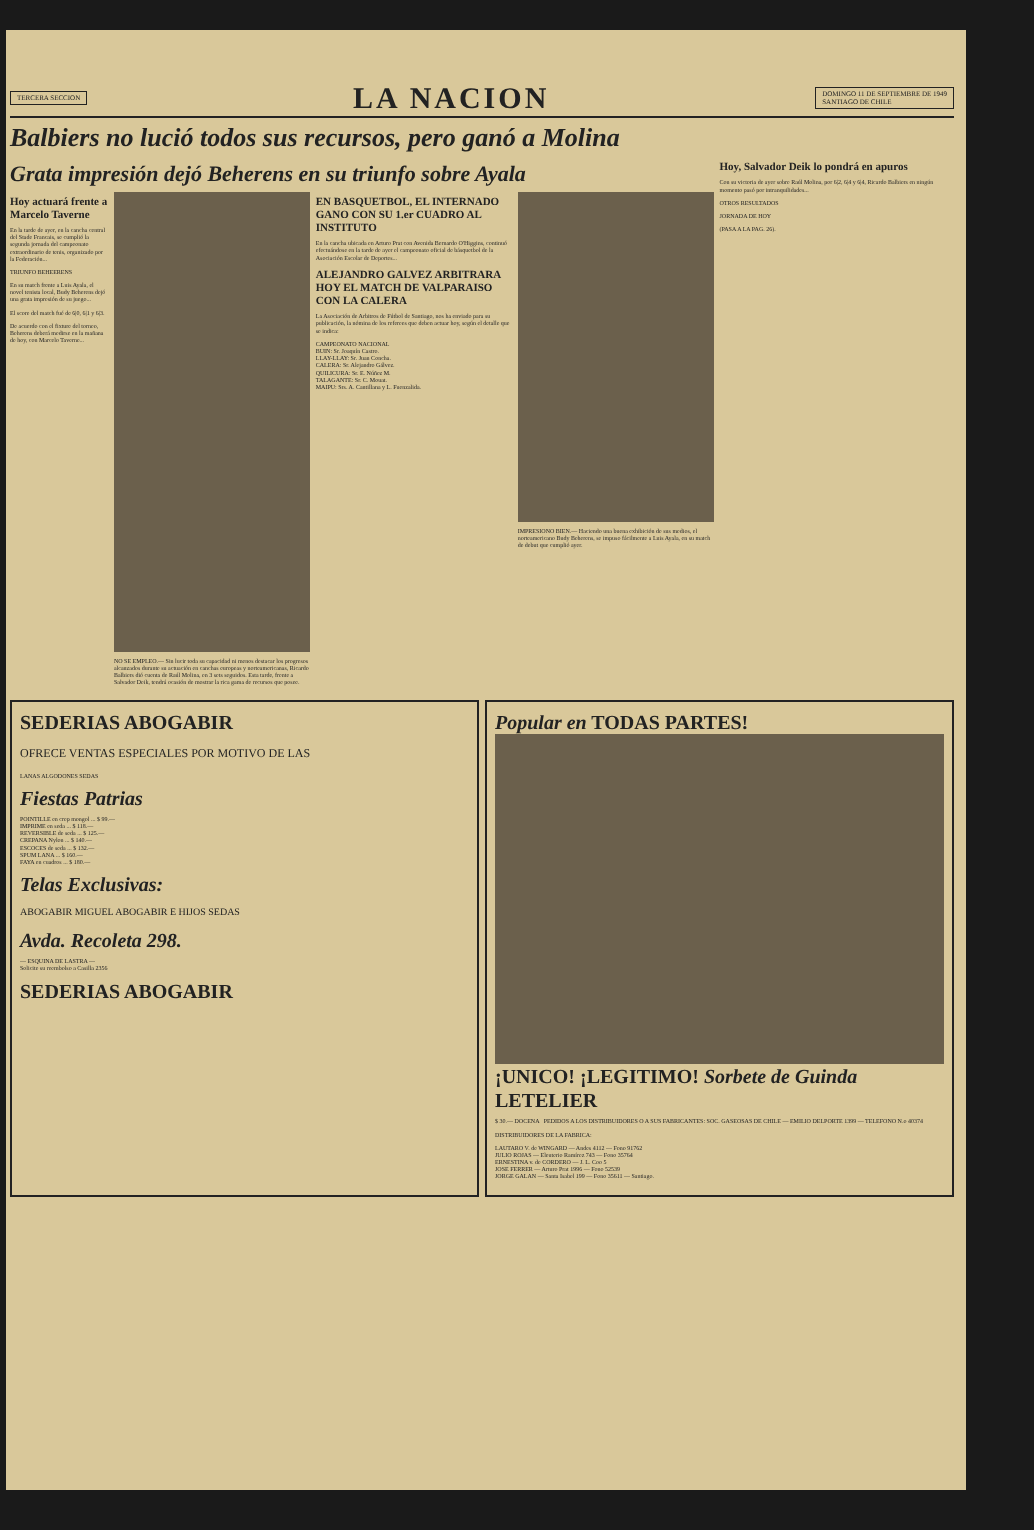TERCERA SECCION
LA NACION
DOMINGO 11 DE SEPTIEMBRE DE 1949
SANTIAGO DE CHILE
Balbiers no lució todos sus recursos, pero ganó a Molina
Grata impresión dejó Beherens en su triunfo sobre Ayala
Hoy actuará frente a Marcelo Taverne
En la tarde de ayer, en la cancha central del Stade Francais, se cumplió la segunda jornada del campeonato extraordinario de tenis, organizado por la Federación...
TRIUNFO BEHEERENS
En su match frente a Luis Ayala, el novel tenista local, Budy Beherens dejó una grata impresión de su juego...
El score del match fué de 6|0, 6|1 y 6|3.
De acuerdo con el fixture del torneo, Beherens deberá medirse en la mañana de hoy, con Marcelo Taverne...
NO SE EMPLEO.— Sin lucir toda su capacidad ni menos destacar los progresos alcanzados durante su actuación en canchas europeas y norteamericanas, Ricardo Balbiers dió cuenta de Raúl Molina, en 3 sets seguidos. Esta tarde, frente a Salvador Deik, tendrá ocasión de mostrar la rica gama de recursos que posee.
EN BASQUETBOL, EL INTERNADO GANO CON SU 1.er CUADRO AL INSTITUTO
En la cancha ubicada en Arturo Prat con Avenida Bernardo O'Higgins, continuó efectuándose en la tarde de ayer el campeonato oficial de básquetbol de la Asociación Escolar de Deportes...
ALEJANDRO GALVEZ ARBITRARA HOY EL MATCH DE VALPARAISO CON LA CALERA
La Asociación de Arbitros de Fútbol de Santiago, nos ha enviado para su publicación, la nómina de los referees que deben actuar hoy, según el detalle que se indica:
CAMPEONATO NACIONAL
BUIN: Sr. Joaquín Castro.
LLAY-LLAY: Sr. Juan Concha.
CALERA: Sr. Alejandro Gálvez.
QUILICURA: Sr. E. Núñez M.
TALAGANTE: Sr. C. Mouat.
MAIPU: Srs. A. Cantillana y L. Fuenzalida.
IMPRESIONO BIEN.— Haciendo una buena exhibición de sus medios, el norteamericano Budy Beherens, se impuso fácilmente a Luis Ayala, en su match de debut que cumplió ayer.
Hoy, Salvador Deik lo pondrá en apuros
Con su victoria de ayer sobre Raúl Molina, por 6|2, 6|4 y 6|4, Ricardo Balbiers en ningún momento pasó por intranquilidades...
OTROS RESULTADOS
JORNADA DE HOY
(PASA A LA PAG. 26).
SEDERIAS ABOGABIR
OFRECE VENTAS ESPECIALES POR MOTIVO DE LAS
LANAS ALGODONES SEDAS
Fiestas Patrias
POINTILLE en crep mongol ... $ 99.—
IMPRIME en seda ... $ 118.—
REVERSIBLE de seda ... $ 125.—
CREPANA Nylon ... $ 140.—
ESCOCES de seda ... $ 132.—
SPUM LANA ... $ 160.—
FAYA en cuadros ... $ 180.—
Telas Exclusivas:
ABOGABIR MIGUEL ABOGABIR E HIJOS SEDAS
Avda. Recoleta 298.
— ESQUINA DE LASTRA —
Solicite su reembolso a Casilla 2356
SEDERIAS ABOGABIR
Popular en TODAS PARTES!
¡UNICO! ¡LEGITIMO! Sorbete de Guinda LETELIER
$ 30.— DOCENA PEDIDOS A LOS DISTRIBUIDORES O A SUS FABRICANTES: SOC. GASEOSAS DE CHILE — EMILIO DELPORTE 1399 — TELEFONO N.o 40374
DISTRIBUIDORES DE LA FABRICA:
LAUTARO V. de WINGARD — Andes 4112 — Fono 91762
JULIO ROJAS — Eleuterio Ramírez 743 — Fono 35764
ERNESTINA v. de CORDERO — J. L. Coo 5
JOSE FERRER — Arturo Prat 1996 — Fono 52539
JORGE GALAN — Santa Isabel 199 — Fono 35611 — Santiago.